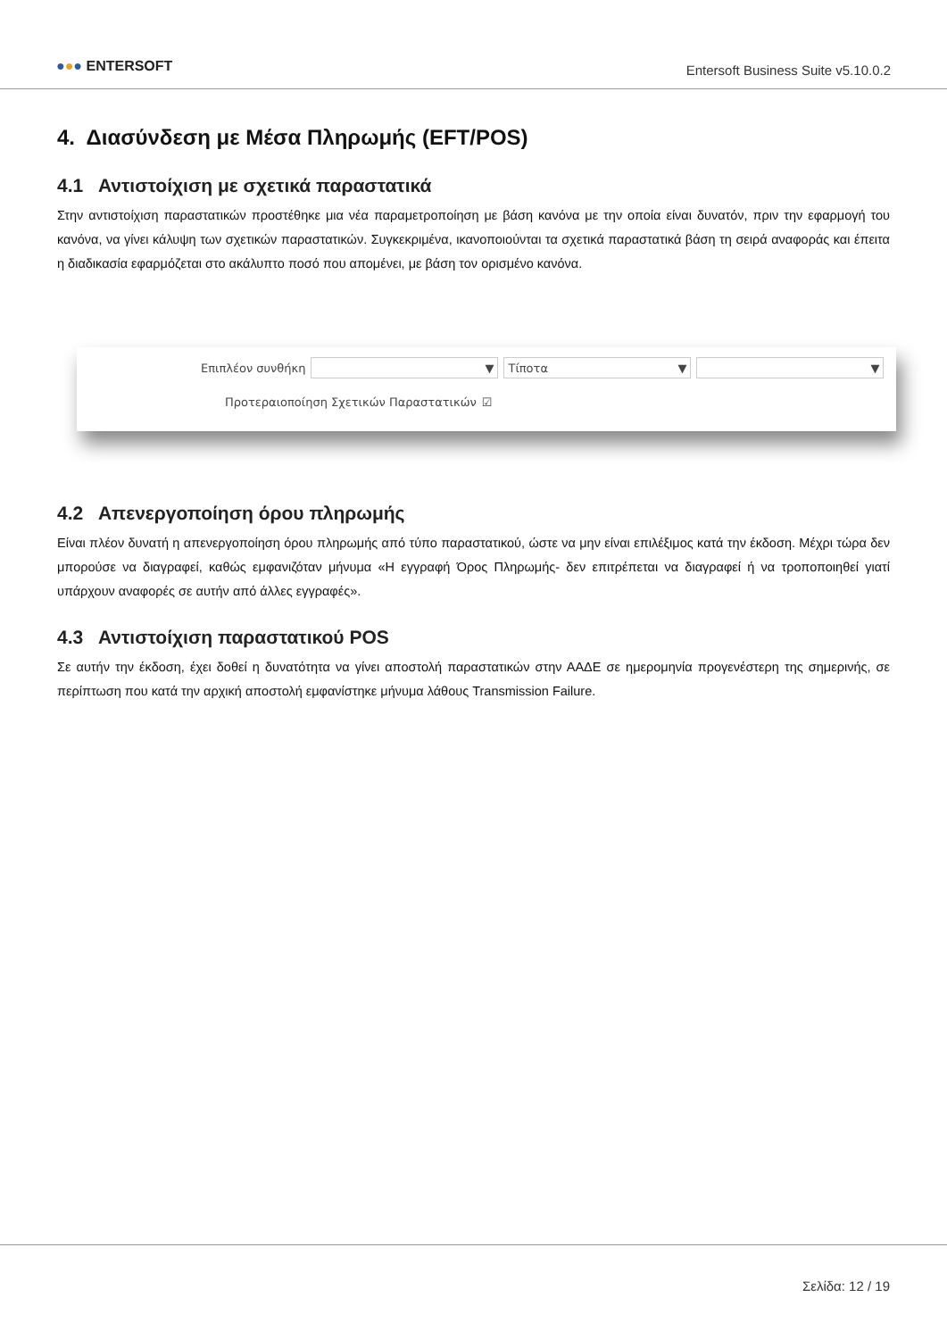●●● ENTERSOFT
Entersoft Business Suite v5.10.0.2
4. Διασύνδεση με Μέσα Πληρωμής (EFT/POS)
4.1 Αντιστοίχιση με σχετικά παραστατικά
Στην αντιστοίχιση παραστατικών προστέθηκε μια νέα παραμετροποίηση με βάση κανόνα με την οποία είναι δυνατόν, πριν την εφαρμογή του κανόνα, να γίνει κάλυψη των σχετικών παραστατικών. Συγκεκριμένα, ικανοποιούνται τα σχετικά παραστατικά βάση τη σειρά αναφοράς και έπειτα η διαδικασία εφαρμόζεται στο ακάλυπτο ποσό που απομένει, με βάση τον ορισμένο κανόνα.
Επιπλέον συνθήκη
▼ Τίποτα ▼ ▼
Προτεραιοποίηση Σχετικών Παραστατικών ☑
4.2 Απενεργοποίηση όρου πληρωμής
Είναι πλέον δυνατή η απενεργοποίηση όρου πληρωμής από τύπο παραστατικού, ώστε να μην είναι επιλέξιμος κατά την έκδοση. Μέχρι τώρα δεν μπορούσε να διαγραφεί, καθώς εμφανιζόταν μήνυμα «Η εγγραφή Όρος Πληρωμής- δεν επιτρέπεται να διαγραφεί ή να τροποποιηθεί γιατί υπάρχουν αναφορές σε αυτήν από άλλες εγγραφές».
4.3 Αντιστοίχιση παραστατικού POS
Σε αυτήν την έκδοση, έχει δοθεί η δυνατότητα να γίνει αποστολή παραστατικών στην ΑΑΔΕ σε ημερομηνία προγενέστερη της σημερινής, σε περίπτωση που κατά την αρχική αποστολή εμφανίστηκε μήνυμα λάθους Transmission Failure.
Σελίδα: 12 / 19